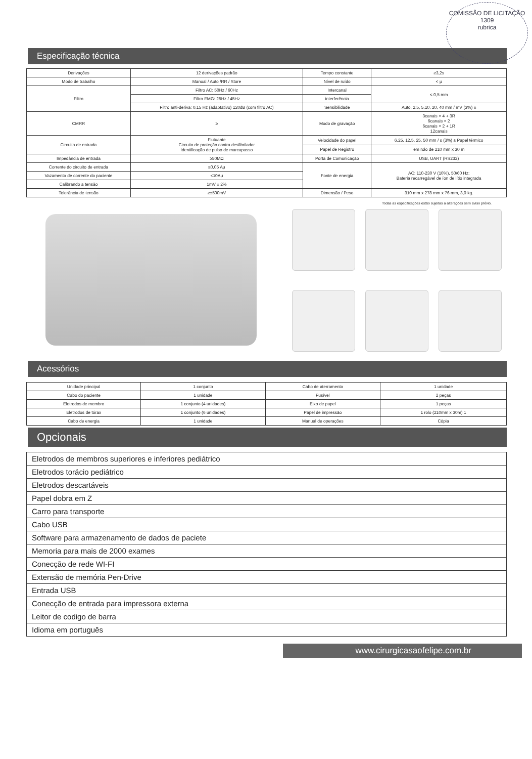COMISSÃO DE LICITAÇÃO
1309
rubrica
Especificação técnica
| Derivações | 12 derivações padrão | Tempo constante | ≥3,2s |
| Modo de trabalho | Manual / Auto /RR / Store | Nível de ruído | < μ |
| Filtro | Filtro AC: 50Hz / 60Hz | Intercanal | ≤ 0,5 mm |
| | Filtro EMG: 25Hz / 45Hz | interferência | |
| | Filtro anti-deriva: 0,15 Hz (adaptativo) 120dB (com filtro AC) | Sensibilidade | Auto, 2,5, 5,10, 20, 40 mm / mV (3%) ± |
| CMRR | ≥ | Modo de gravação | 3canais × 4 + 3R 6canais × 2 6canais × 2 + 1R 12canais |
| Circuito de entrada | Flutuante Circuito de proteção contra desfibrilador Identificação de pulso de marcapasso | Velocidade do papel | 6,25, 12,5, 25, 50 mm / s (3%) ± Papel térmico |
| | | Papel de Registro | em rolo de 210 mm x 30 m |
| Impedância de entrada | ≥50MΩ | Porta de Comunicação | USB, UART (RS232) |
| Corrente do circuito de entrada | ≤0,05 Aμ | Fonte de energia | AC: 110-230 V (10%), 50/60 Hz; Bateria recarregável de íon de lítio integrada |
| Vazamento de corrente do paciente | <10Aμ | | |
| Calibrando a tensão | 1mV ± 2% | | |
| Tolerância de tensão | ≥±500mV | Dimensão / Peso | 310 mm x 278 mm x 76 mm, 3,0 kg. |
Todas as especificações estão sujeitas a alterações sem aviso prévio.
Acessórios
| Unidade principal | 1 conjunto | Cabo de aterramento | 1 unidade |
| Cabo do paciente | 1 unidade | Fusível | 2 peças |
| Eletrodos de membro | 1 conjunto (4 unidades) | Eixo de papel | 1 peças |
| Eletrodos de tórax | 1 conjunto (6 unidades) | Papel de impressão | 1 rolo (210mm x 30m) 1 |
| Cabo de energia | 1 unidade | Manual de operações | Cópia |
Opcionais
| Eletrodos de membros superiores e inferiores pediátrico |
| Eletrodos torácio pediátrico |
| Eletrodos descartáveis |
| Papel dobra em Z |
| Carro para transporte |
| Cabo USB |
| Software para armazenamento de dados de paciete |
| Memoria para mais de 2000 exames |
| Conecção de rede WI-FI |
| Extensão de memória Pen-Drive |
| Entrada USB |
| Conecção de entrada para impressora externa |
| Leitor de codigo de barra |
| Idioma em português |
www.cirurgicasaofelipe.com.br